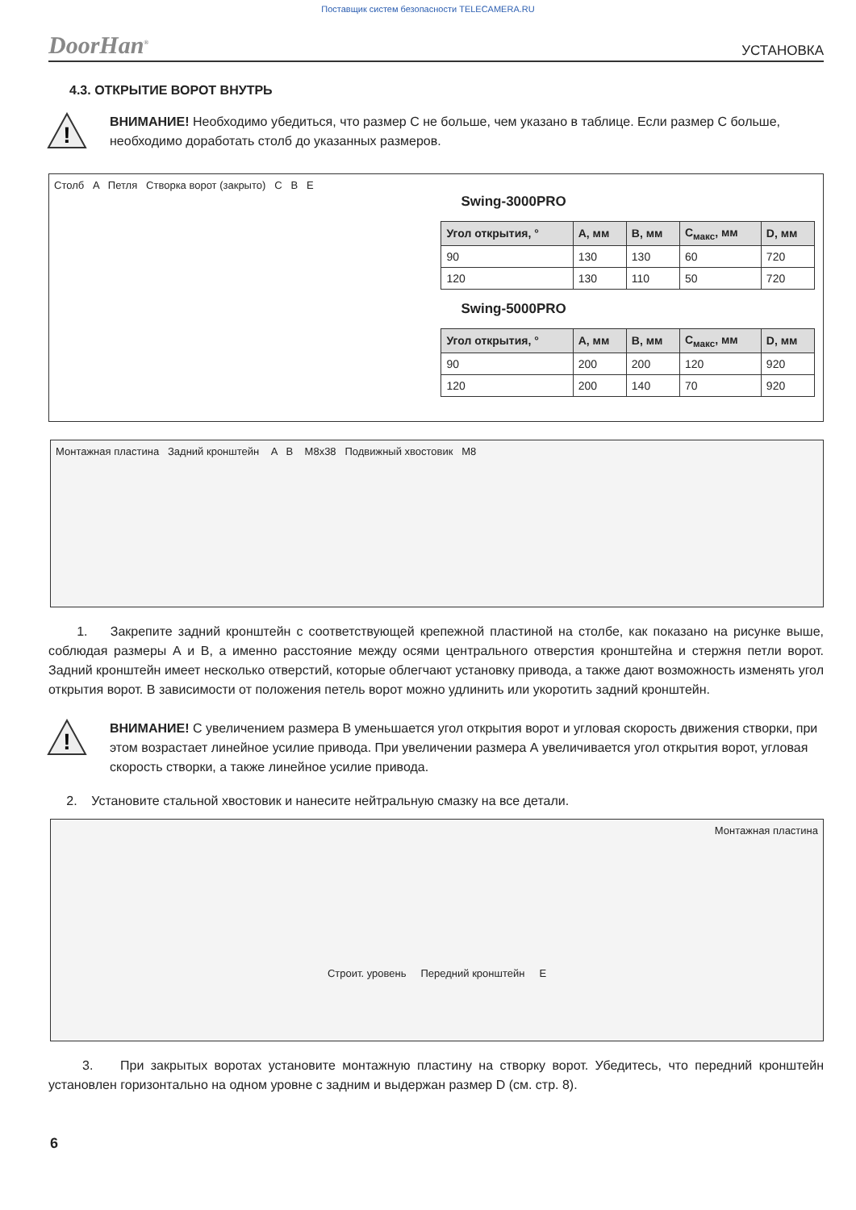Поставщик систем безопасности TELECAMERA.RU
DoorHan<sup>®</sup> УСТАНОВКА
4.3. ОТКРЫТИЕ ВОРОТ ВНУТРЬ
!
ВНИМАНИЕ! Необходимо убедиться, что размер С не больше, чем указано в таблице. Если размер С больше, необходимо доработать столб до указанных размеров.
Столб A Петля Створка ворот (закрыто) C B E
Swing-3000PRO
| Угол открытия, ° | A, мм | B, мм | C<sub>макс</sub>, мм | D, мм |
| --- | --- | --- | --- | --- |
| 90 | 130 | 130 | 60 | 720 |
| 120 | 130 | 110 | 50 | 720 |
Swing-5000PRO
| Угол открытия, ° | A, мм | B, мм | C<sub>макс</sub>, мм | D, мм |
| --- | --- | --- | --- | --- |
| 90 | 200 | 200 | 120 | 920 |
| 120 | 200 | 140 | 70 | 920 |
Монтажная пластина Задний кронштейн A B M8x38 Подвижный хвостовик M8
1. Закрепите задний кронштейн с соответствующей крепежной пластиной на столбе, как показано на рисунке выше, соблюдая размеры А и В, а именно расстояние между осями центрального отверстия кронштейна и стержня петли ворот. Задний кронштейн имеет несколько отверстий, которые облегчают установку привода, а также дают возможность изменять угол открытия ворот. В зависимости от положения петель ворот можно удлинить или укоротить задний кронштейн.
!
ВНИМАНИЕ! С увеличением размера В уменьшается угол открытия ворот и угловая скорость движения створки, при этом возрастает линейное усилие привода. При увеличении размера А увеличивается угол открытия ворот, угловая скорость створки, а также линейное усилие привода.
2. Установите стальной хвостовик и нанесите нейтральную смазку на все детали.
Монтажная пластина
Строит. уровень Передний кронштейн E
3. При закрытых воротах установите монтажную пластину на створку ворот. Убедитесь, что передний кронштейн установлен горизонтально на одном уровне с задним и выдержан размер D (см. стр. 8).
6